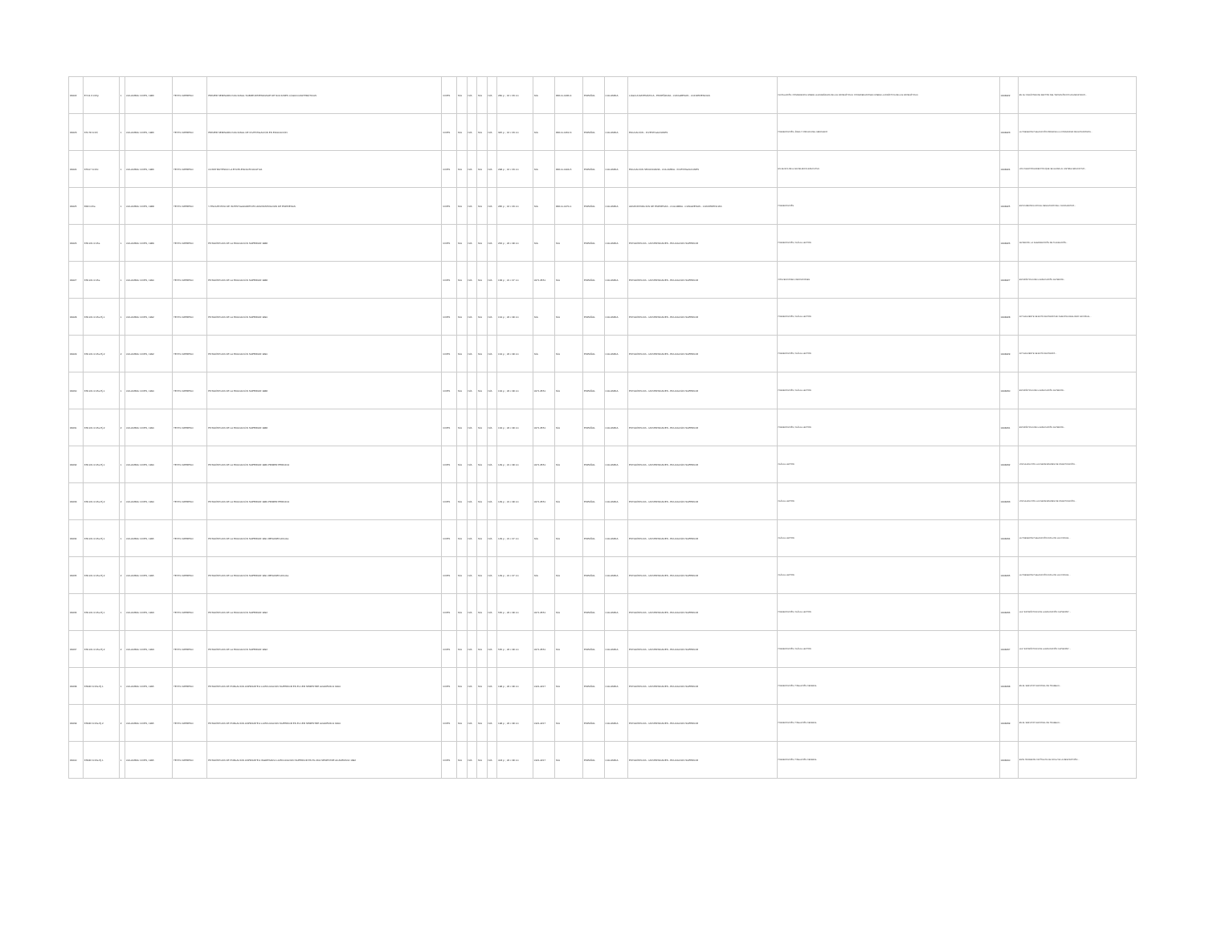| 96422 | E 511.3 C15p | 1 | COLOMBIA: ICFES, 1986 | TEXTO IMPRESO | PRIMER SEMINARIO NACIONAL SOBRE APRENDIZAJE DE NOCIONES LÓGICO-MATEMÁTICAS | ICFES | N/A | N/A | N/A | N/A | 280 p. ; 16 x 23 cm | N/A | 958-11-0036-4 | ESPAÑOL | COLOMBIA | LÓGICA MATEMÁTICA - ENSEÑANZA - CONGRESOS - CONFERENCIAS | INSTALACIÓN; CONFERENCIA SOBRE LA ENSEÑANZA DE LAS MATEMÁTICAS; CONSIDERACIONES SOBRE LA DIDÁCTICA DE LAS MATEMÁTICAS | 0008422 | EN SU CARÁCTER DE RECTOR DEL TECNOLÓGICO UNIVERSITARIO... |
| 96423 | 370.78 IC15i | 1 | COLOMBIA: ICFES, 1986 | TEXTO IMPRESO | PRIMER SEMINARIO NACIONAL DE INVESTIGACIÓN EN EDUCACIÓN | ICFES | N/A | N/A | N/A | N/A | 325 p. ; 16 x 23 cm | N/A | 958-11-0052-6 | ESPAÑOL | COLOMBIA | EDUCACIÓN - INVESTIGACIONES | PRESENTACIÓN; ÁREA Y FORMAS DEL SEMINARIO | 0008423 | LA PRESENTE PUBLICACIÓN OFRECE A LA COMUNIDAD DE ESTUDIOSOS... |
| 96424 | 373.07 IC15c | 1 | COLOMBIA: ICFES, 1986 | TEXTO IMPRESO | CONSTRUYENDO LA EXCELENCIA EDUCATIVA | ICFES | N/A | N/A | N/A | N/A | 298 p. ; 16 x 23 cm | N/A | 958-11-0009-5 | ESPAÑOL | COLOMBIA | EDUCACIÓN SECUNDARIA - COLOMBIA - INVESTIGACIONES | EN BUSCA DE LA EXCELENCIA EDUCATIVA | 0008424 | LOS CUESTIONAMIENTOS QUE SE HACEN AL SISTEMA EDUCATIVO... |
| 96425 | 658 IC15e | 1 | COLOMBIA: ICFES, 1988 | TEXTO IMPRESO | V ENCUENTRO DE INVESTIGADORES EN ADMINISTRACIÓN DE EMPRESAS | ICFES | N/A | N/A | N/A | N/A | 285 p. ; 16 x 23 cm | N/A | 958-11-0070-1 | ESPAÑOL | COLOMBIA | ADMINISTRACIÓN DE EMPRESAS - COLOMBIA - CONGRESOS - CONFERENCIAS | PRESENTACIÓN | 0008425 | ESTA MEMORIA SON EL RESULTADO DEL V ENCUENTRO... |
| 96426 | 378.161 IC15e | 1 | COLOMBIA: ICFES, 1989 | TEXTO IMPRESO | ESTADÍSTICAS DE LA EDUCACIÓN SUPERIOR 1988 | ICFES | N/A | N/A | N/A | N/A | 266 p. ; 22 x 28 cm | N/A | N/A | ESPAÑOL | COLOMBIA | ESTADÍSTICAS - UNIVERSIDADES - EDUCACIÓN SUPERIOR | PRESENTACIÓN; GUÍA AL LECTOR | 0008426 | SUPERIOR, LA SUBDIRECCIÓN DE PLANEACIÓN... |
| 96427 | 378.161 IC15e | 1 | COLOMBIA: ICFES, 1990 | TEXTO IMPRESO | ESTADÍSTICAS DE LA EDUCACIÓN SUPERIOR 1988 | ICFES | N/A | N/A | N/A | N/A | 168 p. ; 21 x 27 cm | 0071-3551 | N/A | ESPAÑOL | COLOMBIA | ESTADÍSTICAS - UNIVERSIDADES - EDUCACIÓN SUPERIOR | CONVENCIONES; DEFINICIONES | 0008427 | ESTADÍSTICAS DE LA EDUCACIÓN SUPERIOR... |
| 96428 | 378.161 IC15e Ej.1 | 1 | COLOMBIA: ICFES, 1992 | TEXTO IMPRESO | ESTADÍSTICAS DE LA EDUCACIÓN SUPERIOR 1990 | ICFES | N/A | N/A | N/A | N/A | 164 p. ; 22 x 28 cm | N/A | N/A | ESPAÑOL | COLOMBIA | ESTADÍSTICAS - UNIVERSIDADES - EDUCACIÓN SUPERIOR | PRESENTACIÓN; GUÍA AL LECTOR | 0008428 | ACTUALMENTE SE ESTÁ GESTANDO EN NUESTRA REALIDAD NACIONAL... |
| 96429 | 378.161 IC15e Ej.2 | 2 | COLOMBIA: ICFES, 1992 | TEXTO IMPRESO | ESTADÍSTICAS DE LA EDUCACIÓN SUPERIOR 1990 | ICFES | N/A | N/A | N/A | N/A | 164 p. ; 22 x 28 cm | N/A | N/A | ESPAÑOL | COLOMBIA | ESTADÍSTICAS - UNIVERSIDADES - EDUCACIÓN SUPERIOR | PRESENTACIÓN; GUÍA AL LECTOR | 0008429 | ACTUALMENTE SE ESTÁ GESTANDO... |
| 96430 | 378.161 IC15e Ej.1 | 1 | COLOMBIA: ICFES, 1990 | TEXTO IMPRESO | ESTADÍSTICAS DE LA EDUCACIÓN SUPERIOR 1988 | ICFES | N/A | N/A | N/A | N/A | 134 p. ; 22 x 28 cm | 0071-3551 | N/A | ESPAÑOL | COLOMBIA | ESTADÍSTICAS - UNIVERSIDADES - EDUCACIÓN SUPERIOR | PRESENTACIÓN; GUÍA AL LECTOR | 0008430 | ESTADÍSTICAS DE LA EDUCACIÓN SUPERIOR... |
| 96431 | 378.161 IC15e Ej.2 | 2 | COLOMBIA: ICFES, 1990 | TEXTO IMPRESO | ESTADÍSTICAS DE LA EDUCACIÓN SUPERIOR 1988 | ICFES | N/A | N/A | N/A | N/A | 134 p. ; 22 x 28 cm | 0071-3551 | N/A | ESPAÑOL | COLOMBIA | ESTADÍSTICAS - UNIVERSIDADES - EDUCACIÓN SUPERIOR | PRESENTACIÓN; GUÍA AL LECTOR | 0008431 | ESTADÍSTICAS DE LA EDUCACIÓN SUPERIOR... |
| 96432 | 378.161 IC15e Ej.1 | 1 | COLOMBIA: ICFES, 1990 | TEXTO IMPRESO | ESTADÍSTICAS DE LA EDUCACIÓN SUPERIOR 1989 PRIMER PERIODO | ICFES | N/A | N/A | N/A | N/A | 129 p. ; 21 x 28 cm | 0071-3551 | N/A | ESPAÑOL | COLOMBIA | ESTADÍSTICAS - UNIVERSIDADES - EDUCACIÓN SUPERIOR | GUÍA AL LECTOR | 0008432 | VINCULADA CON LAS NECESIDADES DE INVESTIGACIÓN... |
| 96433 | 378.161 IC15e Ej.2 | 2 | COLOMBIA: ICFES, 1990 | TEXTO IMPRESO | ESTADÍSTICAS DE LA EDUCACIÓN SUPERIOR 1989 PRIMER PERIODO | ICFES | N/A | N/A | N/A | N/A | 129 p. ; 21 x 28 cm | 0071-3551 | N/A | ESPAÑOL | COLOMBIA | ESTADÍSTICAS - UNIVERSIDADES - EDUCACIÓN SUPERIOR | GUÍA AL LECTOR | 0008433 | VINCULADA CON LAS NECESIDADES DE INVESTIGACIÓN... |
| 96434 | 378.161 IC15e Ej.1 | 1 | COLOMBIA: ICFES, 1995 | TEXTO IMPRESO | ESTADÍSTICAS DE LA EDUCACIÓN SUPERIOR 1991 RESUMEN ANUAL | ICFES | N/A | N/A | N/A | N/A | 129 p. ; 21 x 27 cm | N/A | N/A | ESPAÑOL | COLOMBIA | ESTADÍSTICAS - UNIVERSIDADES - EDUCACIÓN SUPERIOR | GUÍA AL LECTOR | 0008434 | LA PRESENTE PUBLICACIÓN INCLUYE LAS CIFRAS... |
| 96435 | 378.161 IC15e Ej.2 | 2 | COLOMBIA: ICFES, 1995 | TEXTO IMPRESO | ESTADÍSTICAS DE LA EDUCACIÓN SUPERIOR 1991 RESUMEN ANUAL | ICFES | N/A | N/A | N/A | N/A | 129 p. ; 21 x 27 cm | N/A | N/A | ESPAÑOL | COLOMBIA | ESTADÍSTICAS - UNIVERSIDADES - EDUCACIÓN SUPERIOR | GUÍA AL LECTOR | 0008435 | LA PRESENTE PUBLICACIÓN INCLUYE LAS CIFRAS... |
| 96436 | 378.161 IC15e Ej.1 | 1 | COLOMBIA: ICFES, 1993 | TEXTO IMPRESO | ESTADÍSTICAS DE LA EDUCACIÓN SUPERIOR 1992 | ICFES | N/A | N/A | N/A | N/A | 535 p. ; 22 x 28 cm | 0071-3551 | N/A | ESPAÑOL | COLOMBIA | ESTADÍSTICAS - UNIVERSIDADES - EDUCACIÓN SUPERIOR | PRESENTACIÓN; GUÍA AL LECTOR | 0008436 | LAS "ESTADÍSTICAS DE LA EDUCACIÓN SUPERIOR"... |
| 96437 | 378.161 IC15e Ej.2 | 2 | COLOMBIA: ICFES, 1993 | TEXTO IMPRESO | ESTADÍSTICAS DE LA EDUCACIÓN SUPERIOR 1992 | ICFES | N/A | N/A | N/A | N/A | 535 p. ; 22 x 28 cm | 0071-3551 | N/A | ESPAÑOL | COLOMBIA | ESTADÍSTICAS - UNIVERSIDADES - EDUCACIÓN SUPERIOR | PRESENTACIÓN; GUÍA AL LECTOR | 0008437 | LAS "ESTADÍSTICAS DE LA EDUCACIÓN SUPERIOR"... |
| 96438 | 378.86 IC15e Ej.1 | 1 | COLOMBIA: ICFES, 1995 | TEXTO IMPRESO | ESTADÍSTICAS DE POBLACIÓN ASPIRANTE A LA EDUCACIÓN SUPERIOR EN EL 1ER SEMESTRE ACADÉMICO 1994 | ICFES | N/A | N/A | N/A | N/A | 198 p. ; 22 x 28 cm | 0121-4217 | N/A | ESPAÑOL | COLOMBIA | ESTADÍSTICAS - UNIVERSIDADES - EDUCACIÓN SUPERIOR | PRESENTACIÓN; POBLACIÓN GENERAL | 0008438 | EN EL SERVICIO NACIONAL DE PRUEBAS... |
| 96439 | 378.86 IC15e Ej.2 | 2 | COLOMBIA: ICFES, 1995 | TEXTO IMPRESO | ESTADÍSTICAS DE POBLACIÓN ASPIRANTE A LA EDUCACIÓN SUPERIOR EN EL 1ER SEMESTRE ACADÉMICO 1994 | ICFES | N/A | N/A | N/A | N/A | 198 p. ; 22 x 28 cm | 0121-4217 | N/A | ESPAÑOL | COLOMBIA | ESTADÍSTICAS - UNIVERSIDADES - EDUCACIÓN SUPERIOR | PRESENTACIÓN; POBLACIÓN GENERAL | 0008439 | EN EL SERVICIO NACIONAL DE PRUEBAS... |
| 96440 | 378.86 IC15e Ej.1 | 1 | COLOMBIA: ICFES, 1995 | TEXTO IMPRESO | ESTADÍSTICAS DE POBLACIÓN ASPIRANTE A INGRESAR A LA EDUCACIÓN SUPERIOR EN EL 2DO SEMESTRE ACADÉMICO 1992 | ICFES | N/A | N/A | N/A | N/A | 403 p. ; 22 x 28 cm | 0121-4217 | N/A | ESPAÑOL | COLOMBIA | ESTADÍSTICAS - UNIVERSIDADES - EDUCACIÓN SUPERIOR | PRESENTACIÓN; POBLACIÓN GENERAL | 0008440 | ESTE PRIMEROS CAPÍTULOS SE INCLUYE LA DESCRIPCIÓN... |